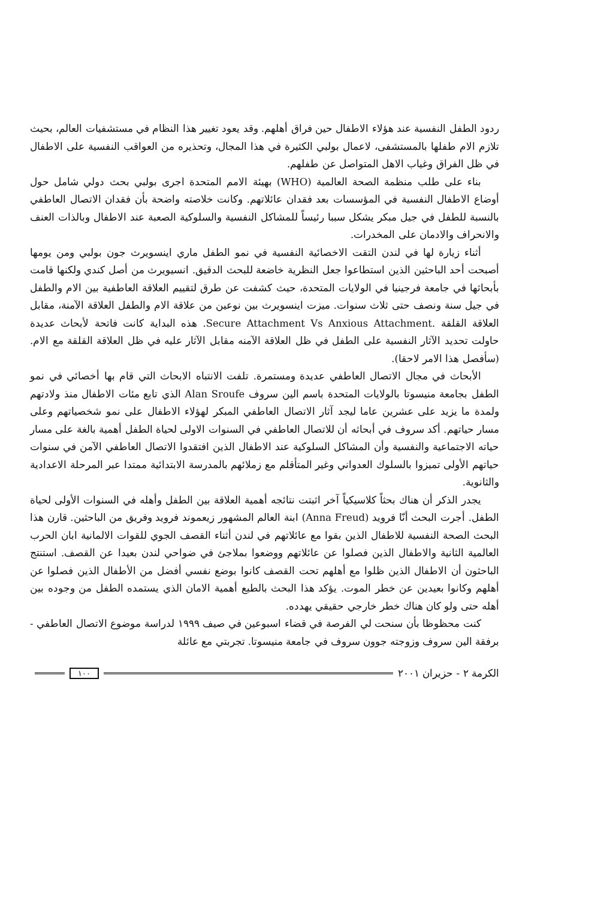ردود الطفل النفسية عند هؤلاء الاطفال حين فراق أهلهم. وقد يعود تغيير هذا النظام في مستشفيات العالم، بحيث تلازم الام طفلها بالمستشفى، لاعمال بولبي الكثيرة في هذا المجال، وتحذيره من العواقب النفسية على الاطفال في ظل الفراق وغياب الاهل المتواصل عن طفلهم.
بناء على طلب منظمة الصحة العالمية (WHO) بهيئة الامم المتحدة اجرى بولبي بحث دولي شامل حول أوضاع الاطفال النفسية في المؤسسات بعد فقدان عائلاتهم. وكانت خلاصته واضحة بأن فقدان الاتصال العاطفي بالنسبة للطفل في جيل مبكر يشكل سببا رئيساً للمشاكل النفسية والسلوكية الصعبة عند الاطفال وبالذات العنف والانحراف والادمان على المخدرات.
أثناء زيارة لها في لندن التقت الاخصائية النفسية في نمو الطفل ماري اينسويرث جون بولبي ومن يومها أصبحت أحد الباحثين الذين استطاعوا جعل النظرية خاضعة للبحث الدقيق. انسيويرث من أصل كندي ولكنها قامت بأبحاثها في جامعة فرجينيا في الولايات المتحدة، حيث كشفت عن طرق لتقييم العلاقة العاطفية بين الام والطفل في جيل سنة ونصف حتى ثلاث سنوات. ميزت اينسويرث بين نوعين من علاقة الام والطفل العلاقة الآمنة، مقابل العلاقة القلقة .Secure Attachment Vs Anxious Attachment. هذه البداية كانت فاتحة لأبحاث عديدة حاولت تحديد الآثار النفسية على الطفل في ظل العلاقة الآمنه مقابل الآثار عليه في ظل العلاقة القلقة مع الام. (سأفصل هذا الامر لاحقا).
الأبحاث في مجال الاتصال العاطفي عديدة ومستمرة. تلفت الانتباه الابحاث التي قام بها أخصائي في نمو الطفل بجامعة منيسوتا بالولايات المتحدة باسم الين سروف Alan Sroufe الذي تابع مئات الاطفال منذ ولادتهم ولمدة ما يزيد على عشرين عاما ليجد آثار الاتصال العاطفي المبكر لهؤلاء الاطفال على نمو شخصياتهم وعلى مسار حياتهم. أكد سروف في أبحاثه أن للاتصال العاطفي في السنوات الاولى لحياة الطفل أهمية بالغة على مسار حياته الاجتماعية والنفسية وأن المشاكل السلوكية عند الاطفال الذين افتقدوا الاتصال العاطفي الآمن في سنوات حياتهم الأولى تميزوا بالسلوك العدواني وغير المتأقلم مع زملائهم بالمدرسة الابتدائية ممتدا عبر المرحلة الاعدادية والثانوية.
يجدر الذكر أن هناك بحثاً كلاسيكياً آخر اثبتت نتائجه أهمية العلاقة بين الطفل وأهله في السنوات الأولى لحياة الطفل. أجرت البحث أنّا فرويد (Anna Freud) ابنة العالم المشهور زيعموند فرويد وفريق من الباحثين. قارن هذا البحث الصحة النفسية للاطفال الذين بقوا مع عائلاتهم في لندن أثناء القصف الجوي للقوات الالمانية ابان الحرب العالمية الثانية والاطفال الذين فصلوا عن عائلاتهم ووضعوا بملاجئ في ضواحي لندن بعيدا عن القصف. استنتج الباحثون أن الاطفال الذين ظلوا مع أهلهم تحت القصف كانوا بوضع نفسي أفضل من الأطفال الذين فصلوا عن أهلهم وكانوا بعيدين عن خطر الموت. يؤكد هذا البحث بالطبع أهمية الامان الذي يستمده الطفل من وجوده بين أهله حتى ولو كان هناك خطر خارجي حقيقي يهدده.
كنت محظوظا بأن سنحت لي الفرصة في قضاء اسبوعين في صيف ١٩٩٩ لدراسة موضوع الاتصال العاطفي - برفقة الين سروف وزوجته جوون سروف في جامعة منيسوتا. تجربتي مع عائلة
الكرمة ٢ - حزيران ٢٠٠١ ١٠٠